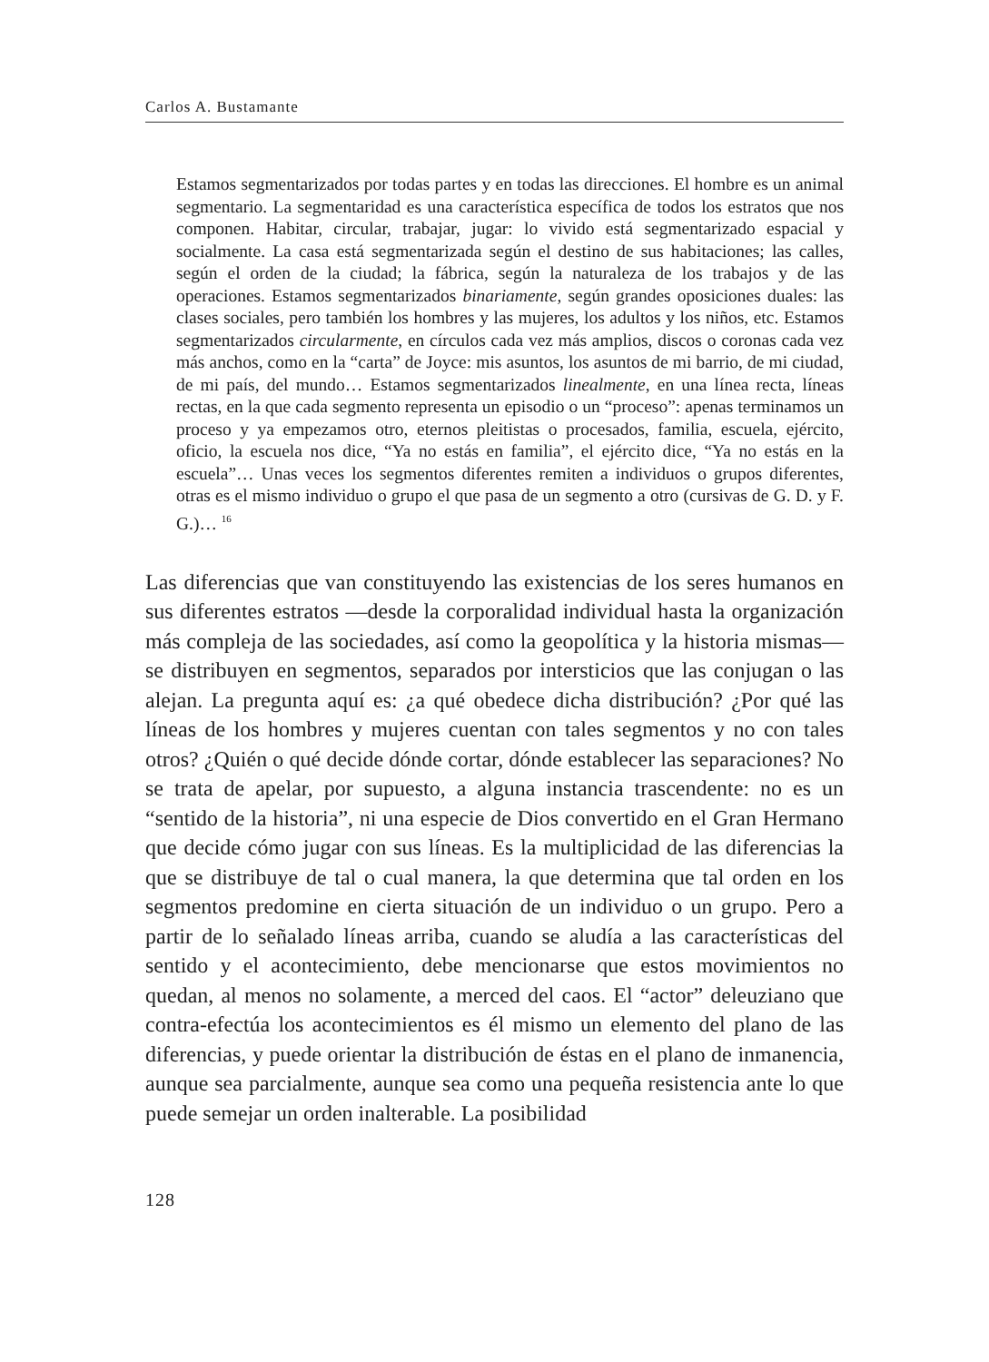Carlos A. Bustamante
Estamos segmentarizados por todas partes y en todas las direcciones. El hombre es un animal segmentario. La segmentaridad es una característica específica de todos los estratos que nos componen. Habitar, circular, trabajar, jugar: lo vivido está segmentarizado espacial y socialmente. La casa está segmentarizada según el destino de sus habitaciones; las calles, según el orden de la ciudad; la fábrica, según la naturaleza de los trabajos y de las operaciones. Estamos segmentarizados binariamente, según grandes oposiciones duales: las clases sociales, pero también los hombres y las mujeres, los adultos y los niños, etc. Estamos segmentarizados circularmente, en círculos cada vez más amplios, discos o coronas cada vez más anchos, como en la “carta” de Joyce: mis asuntos, los asuntos de mi barrio, de mi ciudad, de mi país, del mundo… Estamos segmentarizados linealmente, en una línea recta, líneas rectas, en la que cada segmento representa un episodio o un “proceso”: apenas terminamos un proceso y ya empezamos otro, eternos pleitistas o procesados, familia, escuela, ejército, oficio, la escuela nos dice, “Ya no estás en familia”, el ejército dice, “Ya no estás en la escuela”… Unas veces los segmentos diferentes remiten a individuos o grupos diferentes, otras es el mismo individuo o grupo el que pasa de un segmento a otro (cursivas de G. D. y F. G.)… <sup>16</sup>
Las diferencias que van constituyendo las existencias de los seres humanos en sus diferentes estratos —desde la corporalidad individual hasta la organización más compleja de las sociedades, así como la geopolítica y la historia mismas— se distribuyen en segmentos, separados por intersticios que las conjugan o las alejan. La pregunta aquí es: ¿a qué obedece dicha distribución? ¿Por qué las líneas de los hombres y mujeres cuentan con tales segmentos y no con tales otros? ¿Quién o qué decide dónde cortar, dónde establecer las separaciones? No se trata de apelar, por supuesto, a alguna instancia trascendente: no es un “sentido de la historia”, ni una especie de Dios convertido en el Gran Hermano que decide cómo jugar con sus líneas. Es la multiplicidad de las diferencias la que se distribuye de tal o cual manera, la que determina que tal orden en los segmentos predomine en cierta situación de un individuo o un grupo. Pero a partir de lo señalado líneas arriba, cuando se aludía a las características del sentido y el acontecimiento, debe mencionarse que estos movimientos no quedan, al menos no solamente, a merced del caos. El “actor” deleuziano que contra-efectúa los acontecimientos es él mismo un elemento del plano de las diferencias, y puede orientar la distribución de éstas en el plano de inmanencia, aunque sea parcialmente, aunque sea como una pequeña resistencia ante lo que puede semejar un orden inalterable. La posibilidad
128